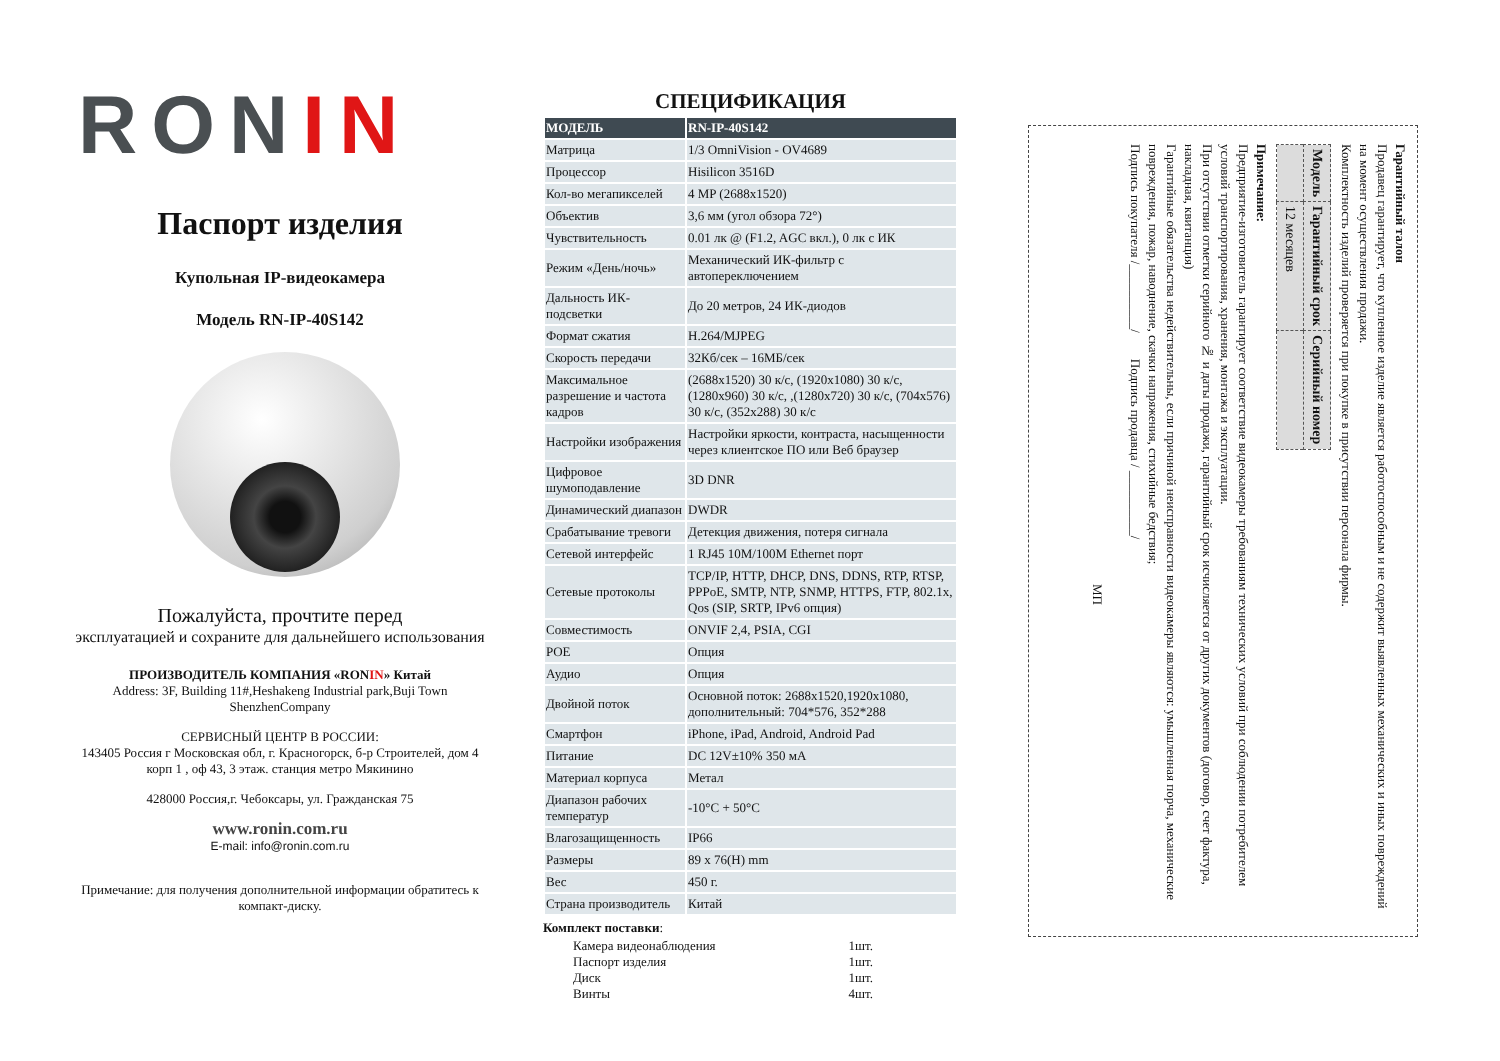RON IN
Паспорт изделия
Купольная IP-видеокамера
Модель RN-IP-40S142
Пожалуйста, прочтите перед
эксплуатацией и сохраните для дальнейшего использования
ПРОИЗВОДИТЕЛЬ КОМПАНИЯ «RONIN» Китай
Address: 3F, Building 11#,Heshakeng Industrial park,Buji Town ShenzhenCompany
СЕРВИСНЫЙ ЦЕНТР В РОССИИ:
143405 Россия г Московская обл, г. Красногорск, б-р Строителей, дом 4 корп 1 , оф 43, 3 этаж. станция метро Мякинино
428000 Россия,г. Чебоксары, ул. Гражданская 75
www.ronin.com.ru
E-mail: info@ronin.com.ru
Примечание: для получения дополнительной информации обратитесь к компакт-диску.
СПЕЦИФИКАЦИЯ
| МОДЕЛЬ | RN-IP-40S142 |
| --- | --- |
| Матрица | 1/3 OmniVision - OV4689 |
| Процессор | Hisilicon 3516D |
| Кол-во мегапикселей | 4 MP (2688x1520) |
| Объектив | 3,6 мм (угол обзора 72°) |
| Чувствительность | 0.01 лк @ (F1.2, AGC вкл.), 0 лк с ИК |
| Режим «День/ночь» | Механический ИК-фильтр с автопереключением |
| Дальность ИК-подсветки | До 20 метров, 24 ИК-диодов |
| Формат сжатия | H.264/MJPEG |
| Скорость передачи | 32Кб/сек – 16МБ/сек |
| Максимальное разрешение и частота кадров | (2688x1520) 30 к/с, (1920x1080) 30 к/с, (1280x960) 30 к/с, ,(1280x720) 30 к/с, (704x576) 30 к/с, (352x288) 30 к/с |
| Настройки изображения | Настройки яркости, контраста, насыщенности через клиентское ПО или Веб браузер |
| Цифровое шумоподавление | 3D DNR |
| Динамический диапазон | DWDR |
| Срабатывание тревоги | Детекция движения, потеря сигнала |
| Сетевой интерфейс | 1 RJ45 10M/100M Ethernet порт |
| Сетевые протоколы | TCP/IP, HTTP, DHCP, DNS, DDNS, RTP, RTSP, PPPoE, SMTP, NTP, SNMP, HTTPS, FTP, 802.1x, Qos (SIP, SRTP, IPv6 опция) |
| Совместимость | ONVIF 2,4, PSIA, CGI |
| POE | Опция |
| Аудио | Опция |
| Двойной поток | Основной поток: 2688x1520,1920x1080, дополнительный: 704*576, 352*288 |
| Смартфон | iPhone, iPad, Android, Android Pad |
| Питание | DC 12V±10% 350 мА |
| Материал корпуса | Метал |
| Диапазон рабочих температур | -10°C + 50°C |
| Влагозащищенность | IP66 |
| Размеры | 89 x 76(H) mm |
| Вес | 450 г. |
| Страна производитель | Китай |
Комплект поставки:
Камера видеонаблюдения 1шт.
Паспорт изделия 1шт.
Диск 1шт.
Винты 4шт.
Гарантийный талон
Продавец гарантирует, что купленное изделие является работоспособным и не содержит выявленных механических и иных повреждений на момент осуществления продажи.
Комплектность изделий проверяется при покупке в присутствии персонала фирмы.
| Модель | Гарантийный срок | Серийный номер |
| | 12 месяцев | |
Примечание:
Предприятие-изготовитель гарантирует соответствие видеокамеры требованиям технических условий при соблюдении потребителем условий транспортирования, хранения, монтажа и эксплуатации.
При отсутствии отметки серийного № и даты продажи, гарантийный срок исчисляется от других документов (договор, счет фактура, накладная, квитанция)
Гарантийные обязательства недействительны, если причиной неисправности видеокамеры являются: умышленная порча, механические повреждения, пожар, наводнение, скачки напряжения, стихийные бедствия;
Подпись покупателя /__________/ Подпись продавца / __________/
МП